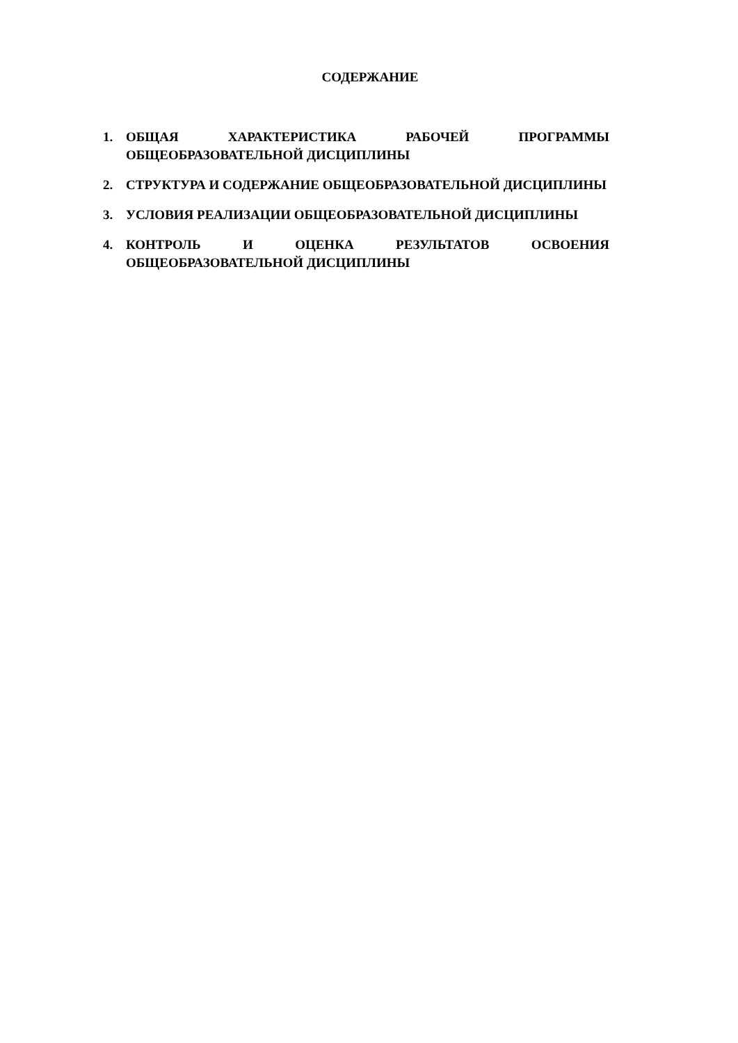СОДЕРЖАНИЕ
1. ОБЩАЯ ХАРАКТЕРИСТИКА РАБОЧЕЙ ПРОГРАММЫ ОБЩЕОБРАЗОВАТЕЛЬНОЙ ДИСЦИПЛИНЫ
2. СТРУКТУРА И СОДЕРЖАНИЕ ОБЩЕОБРАЗОВАТЕЛЬНОЙ ДИСЦИПЛИНЫ
3. УСЛОВИЯ РЕАЛИЗАЦИИ ОБЩЕОБРАЗОВАТЕЛЬНОЙ ДИСЦИПЛИНЫ
4. КОНТРОЛЬ И ОЦЕНКА РЕЗУЛЬТАТОВ ОСВОЕНИЯ ОБЩЕОБРАЗОВАТЕЛЬНОЙ ДИСЦИПЛИНЫ